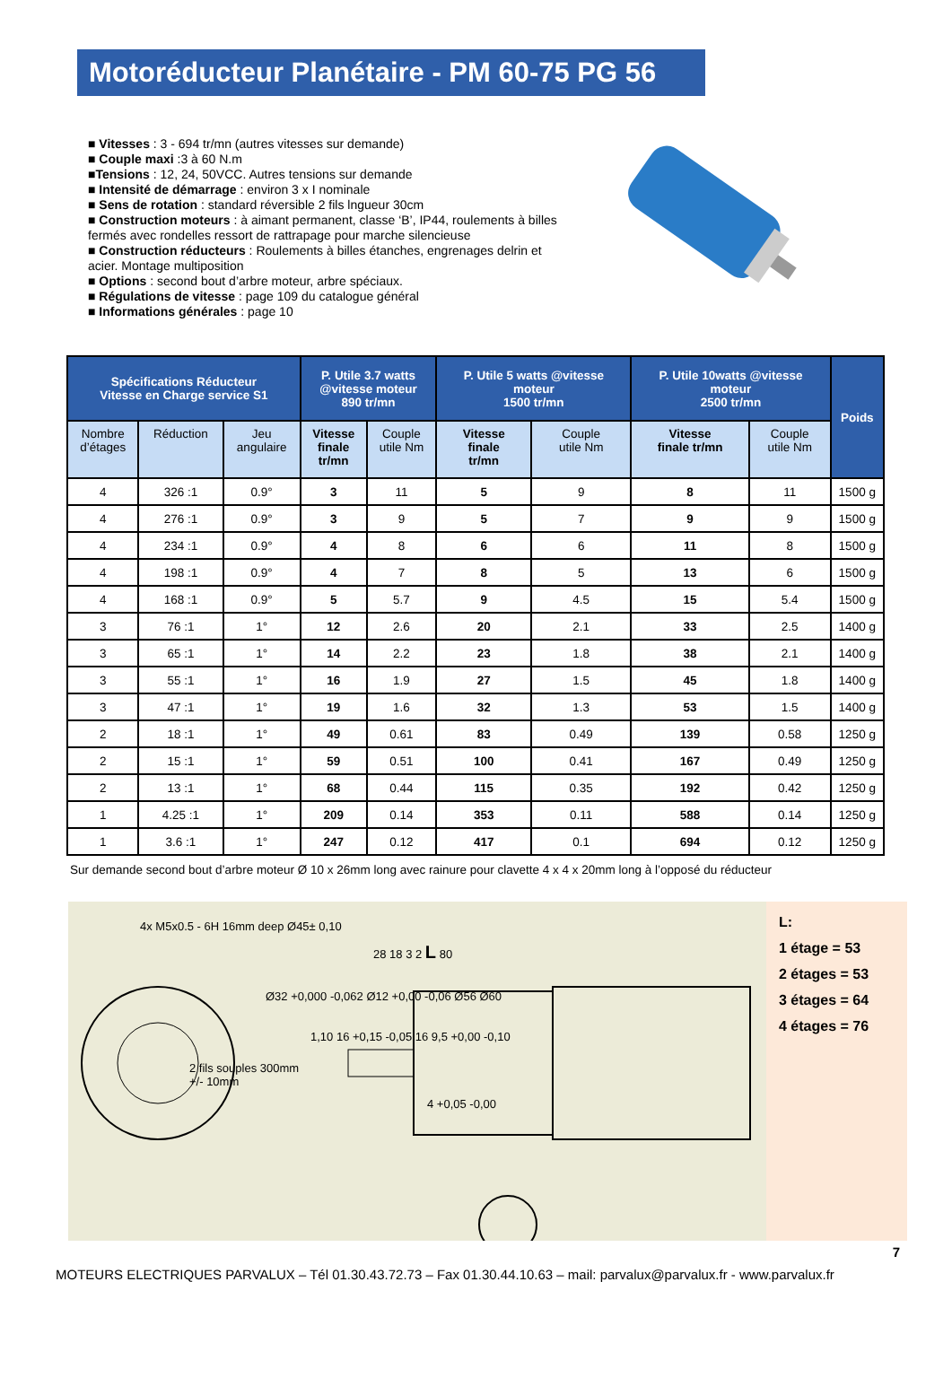Motoréducteur Planétaire - PM 60-75 PG 56
■ Vitesses : 3 - 694 tr/mn (autres vitesses sur demande)
■ Couple maxi :3 à 60 N.m
■Tensions : 12, 24, 50VCC. Autres tensions sur demande
■ Intensité de démarrage : environ 3 x I nominale
■ Sens de rotation : standard réversible 2 fils lngueur 30cm
■ Construction moteurs : à aimant permanent, classe ‘B’, IP44, roulements à billes fermés avec rondelles ressort de rattrapage pour marche silencieuse
■ Construction réducteurs : Roulements à billes étanches, engrenages delrin et acier. Montage multiposition
■ Options : second bout d’arbre moteur, arbre spéciaux.
■ Régulations de vitesse : page 109 du catalogue général
■ Informations générales : page 10
| Spécifications Réducteur Vitesse en Charge service S1 | | | P. Utile 3.7 watts @vitesse moteur 890 tr/mn | | P. Utile 5 watts @vitesse moteur 1500 tr/mn | | P. Utile 10watts @vitesse moteur 2500 tr/mn | | Poids |
| --- | --- | --- | --- | --- | --- | --- | --- | --- | --- |
| Nombre d’étages | Réduction | Jeu angulaire | Vitesse finale tr/mn | Couple utile Nm | Vitesse finale tr/mn | Couple utile Nm | Vitesse finale tr/mn | Couple utile Nm | |
| 4 | 326 :1 | 0.9° | 3 | 11 | 5 | 9 | 8 | 11 | 1500 g |
| 4 | 276 :1 | 0.9° | 3 | 9 | 5 | 7 | 9 | 9 | 1500 g |
| 4 | 234 :1 | 0.9° | 4 | 8 | 6 | 6 | 11 | 8 | 1500 g |
| 4 | 198 :1 | 0.9° | 4 | 7 | 8 | 5 | 13 | 6 | 1500 g |
| 4 | 168 :1 | 0.9° | 5 | 5.7 | 9 | 4.5 | 15 | 5.4 | 1500 g |
| 3 | 76 :1 | 1° | 12 | 2.6 | 20 | 2.1 | 33 | 2.5 | 1400 g |
| 3 | 65 :1 | 1° | 14 | 2.2 | 23 | 1.8 | 38 | 2.1 | 1400 g |
| 3 | 55 :1 | 1° | 16 | 1.9 | 27 | 1.5 | 45 | 1.8 | 1400 g |
| 3 | 47 :1 | 1° | 19 | 1.6 | 32 | 1.3 | 53 | 1.5 | 1400 g |
| 2 | 18 :1 | 1° | 49 | 0.61 | 83 | 0.49 | 139 | 0.58 | 1250 g |
| 2 | 15 :1 | 1° | 59 | 0.51 | 100 | 0.41 | 167 | 0.49 | 1250 g |
| 2 | 13 :1 | 1° | 68 | 0.44 | 115 | 0.35 | 192 | 0.42 | 1250 g |
| 1 | 4.25 :1 | 1° | 209 | 0.14 | 353 | 0.11 | 588 | 0.14 | 1250 g |
| 1 | 3.6 :1 | 1° | 247 | 0.12 | 417 | 0.1 | 694 | 0.12 | 1250 g |
Sur demande second bout d’arbre moteur Ø 10 x 26mm long avec rainure pour clavette 4 x 4 x 20mm long à l’opposé du réducteur
4x M5x0.5 - 6H 16mm deep Ø45± 0,10
28 18 3 2 L 80
Ø32 +0,000 -0,062 Ø12 +0,00 -0,06 Ø56 Ø60
1,10 16 +0,15 -0,05 16 9,5 +0,00 -0,10
2 fils souples 300mm
+/- 10mm
4 +0,05 -0,00
L:
1 étage = 53
2 étages = 53
3 étages = 64
4 étages = 76
7
MOTEURS ELECTRIQUES PARVALUX – Tél 01.30.43.72.73 – Fax 01.30.44.10.63 – mail: parvalux@parvalux.fr - www.parvalux.fr